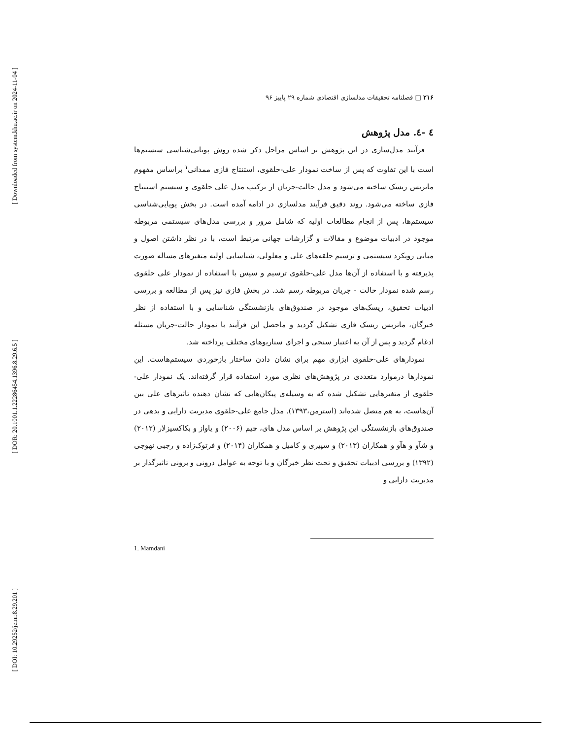[ Downloaded from system.khu.ac.ir on 2024-11-04 ]
[ DOR: 20.1001.1.22286454.1396.8.29.6.5 ]
[ DOI: 10.29252/jemr.8.29.201 ]
۲۱۶ □ فصلنامه تحقیقات مدلسازی اقتصادی شماره ۲۹ پاییز ۹۶
٤ -٤. مدل پژوهش
فرآیند مدل‌سازی در این پژوهش بر اساس مراحل ذکر شده روش پویایی‌شناسی سیستم‌ها است با این تفاوت که پس از ساخت نمودار علی-حلقوی، استنتاج فازی ممدانی<sup>۱</sup> براساس مفهوم ماتریس ریسک ساخته می‌شود و مدل حالت-جریان از ترکیب مدل علی حلقوی و سیستم استنتاج فازی ساخته می‌شود. روند دقیق فرآیند مدلسازی در ادامه آمده است. در بخش پویایی‌شناسی سیستم‌ها، پس از انجام مطالعات اولیه که شامل مرور و بررسی مدل‌های سیستمی مربوطه موجود در ادبیات موضوع و مقالات و گزارشات جهانی مرتبط است، با در نظر داشتن اصول و مبانی رویکرد سیستمی و ترسیم حلقه‌های علی و معلولی، شناسایی اولیه متغیرهای مساله صورت پذیرفته و با استفاده از آن‌ها مدل علی-حلقوی ترسیم و سپس با استفاده از نمودار علی حلقوی رسم شده نمودار حالت - جریان مربوطه رسم شد. در بخش فازی نیز پس از مطالعه و بررسی ادبیات تحقیق، ریسک‌های موجود در صندوق‌های بازنشستگی شناسایی و با استفاده از نظر خبرگان، ماتریس ریسک فازی تشکیل گردید و ماحصل این فرآیند با نمودار حالت-جریان مسئله ادغام گردید و پس از آن به اعتبار سنجی و اجرای سناریوهای مختلف پرداخته شد.
نمودارهای علی-حلقوی ابزاری مهم برای نشان دادن ساختار بازخوردی سیستم‌هاست. این نمودارها درموارد متعددی در پژوهش‌های نظری مورد استفاده قرار گرفته‌اند. یک نمودار علی-حلقوی از متغیرهایی تشکیل شده که به وسیله‌ی پیکان‌هایی که نشان دهنده تاثیرهای علی بین آن‌هاست، به هم متصل شده‌اند (استرمن،۱۳۹۳). مدل جامع علی-حلقوی مدیریت دارایی و بدهی در صندوق‌های بازنشستگی این پژوهش بر اساس مدل های، چیم (۲۰۰۶) و یاواز و بکاکسیزلار (۲۰۱۲) و شآو و هآو و همکاران (۲۰۱۳) و سپیری و کامیل و همکاران (۲۰۱۴) و فرتوک‌زاده و رجبی نهوجی (۱۳۹۲) و بررسی ادبیات تحقیق و تحت نظر خبرگان و با توجه به عوامل درونی و برونی تاثیرگذار بر مدیریت دارایی و
1. Mamdani